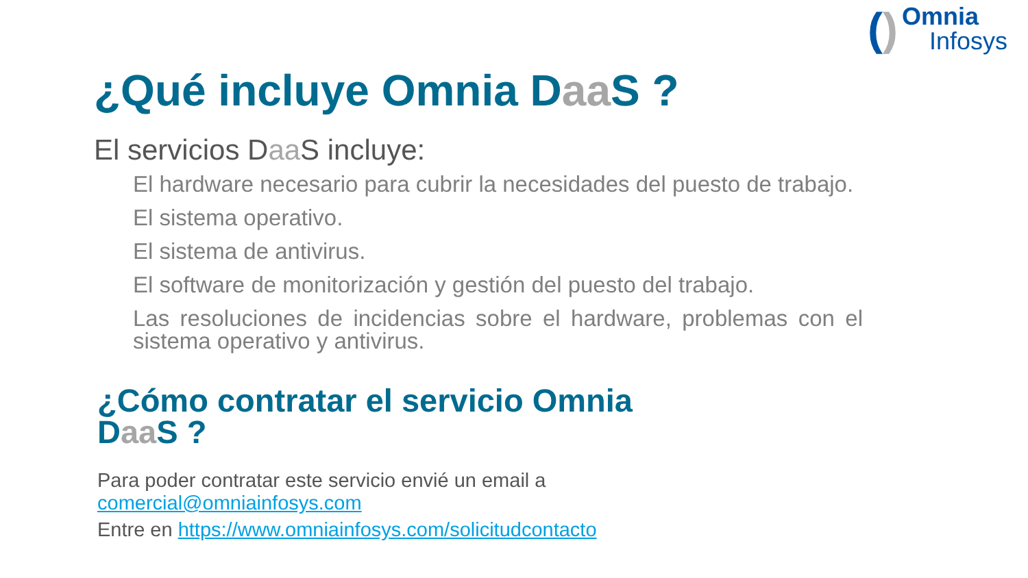()
Omnia
Infosys
¿Qué incluye Omnia Daa S ?
El servicios Daa S incluye:
El hardware necesario para cubrir la necesidades del puesto de trabajo.
El sistema operativo.
El sistema de antivirus.
El software de monitorización y gestión del puesto del trabajo.
Las resoluciones de incidencias sobre el hardware, problemas con el sistema operativo y antivirus.
¿Cómo contratar el servicio Omnia Daa S ?
Para poder contratar este servicio envié un email a
comercial@omniainfosys.com
Entre en https://www.omniainfosys.com/solicitudcontacto